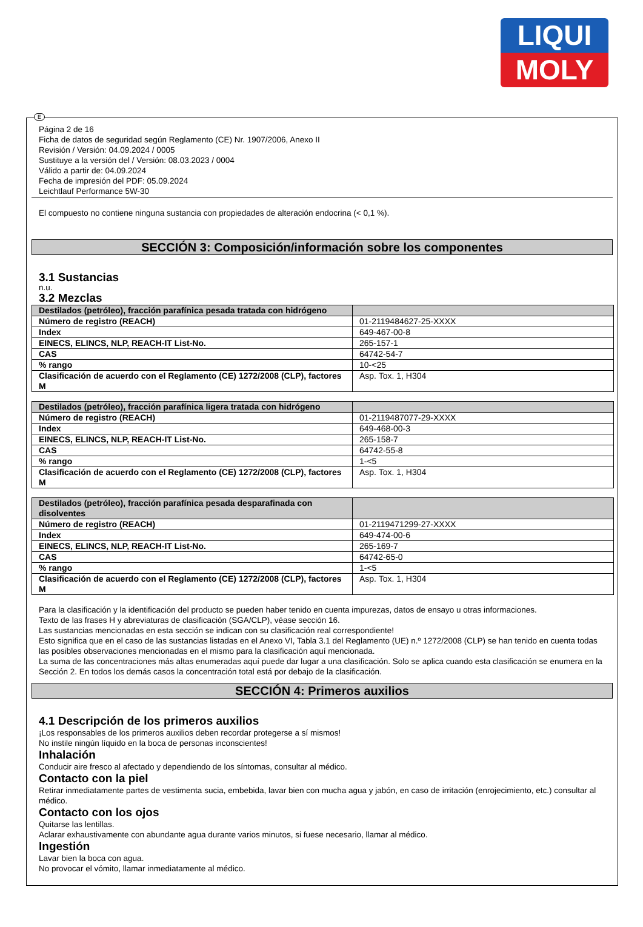LIQUI
MOLY
E
Página 2 de 16
Ficha de datos de seguridad según Reglamento (CE) Nr. 1907/2006, Anexo II
Revisión / Versión: 04.09.2024 / 0005
Sustituye a la versión del / Versión: 08.03.2023 / 0004
Válido a partir de: 04.09.2024
Fecha de impresión del PDF: 05.09.2024
Leichtlauf Performance 5W-30
El compuesto no contiene ninguna sustancia con propiedades de alteración endocrina (< 0,1 %).
SECCIÓN 3: Composición/información sobre los componentes
3.1 Sustancias
n.u.
3.2 Mezclas
| Destilados (petróleo), fracción parafínica pesada tratada con hidrógeno | |
| --- | --- |
| Número de registro (REACH) | 01-2119484627-25-XXXX |
| Index | 649-467-00-8 |
| EINECS, ELINCS, NLP, REACH-IT List-No. | 265-157-1 |
| CAS | 64742-54-7 |
| % rango | 10-<25 |
| Clasificación de acuerdo con el Reglamento (CE) 1272/2008 (CLP), factores M | Asp. Tox. 1, H304 |
| Destilados (petróleo), fracción parafínica ligera tratada con hidrógeno | |
| --- | --- |
| Número de registro (REACH) | 01-2119487077-29-XXXX |
| Index | 649-468-00-3 |
| EINECS, ELINCS, NLP, REACH-IT List-No. | 265-158-7 |
| CAS | 64742-55-8 |
| % rango | 1-<5 |
| Clasificación de acuerdo con el Reglamento (CE) 1272/2008 (CLP), factores M | Asp. Tox. 1, H304 |
| Destilados (petróleo), fracción parafínica pesada desparafinada con disolventes | |
| --- | --- |
| Número de registro (REACH) | 01-2119471299-27-XXXX |
| Index | 649-474-00-6 |
| EINECS, ELINCS, NLP, REACH-IT List-No. | 265-169-7 |
| CAS | 64742-65-0 |
| % rango | 1-<5 |
| Clasificación de acuerdo con el Reglamento (CE) 1272/2008 (CLP), factores M | Asp. Tox. 1, H304 |
Para la clasificación y la identificación del producto se pueden haber tenido en cuenta impurezas, datos de ensayo u otras informaciones.
Texto de las frases H y abreviaturas de clasificación (SGA/CLP), véase sección 16.
Las sustancias mencionadas en esta sección se indican con su clasificación real correspondiente!
Esto significa que en el caso de las sustancias listadas en el Anexo VI, Tabla 3.1 del Reglamento (UE) n.º 1272/2008 (CLP) se han tenido en cuenta todas las posibles observaciones mencionadas en el mismo para la clasificación aquí mencionada.
La suma de las concentraciones más altas enumeradas aquí puede dar lugar a una clasificación. Solo se aplica cuando esta clasificación se enumera en la Sección 2. En todos los demás casos la concentración total está por debajo de la clasificación.
SECCIÓN 4: Primeros auxilios
4.1 Descripción de los primeros auxilios
¡Los responsables de los primeros auxilios deben recordar protegerse a sí mismos!
No instile ningún líquido en la boca de personas inconscientes!
Inhalación
Conducir aire fresco al afectado y dependiendo de los síntomas, consultar al médico.
Contacto con la piel
Retirar inmediatamente partes de vestimenta sucia, embebida, lavar bien con mucha agua y jabón, en caso de irritación (enrojecimiento, etc.) consultar al médico.
Contacto con los ojos
Quitarse las lentillas.
Aclarar exhaustivamente con abundante agua durante varios minutos, si fuese necesario, llamar al médico.
Ingestión
Lavar bien la boca con agua.
No provocar el vómito, llamar inmediatamente al médico.